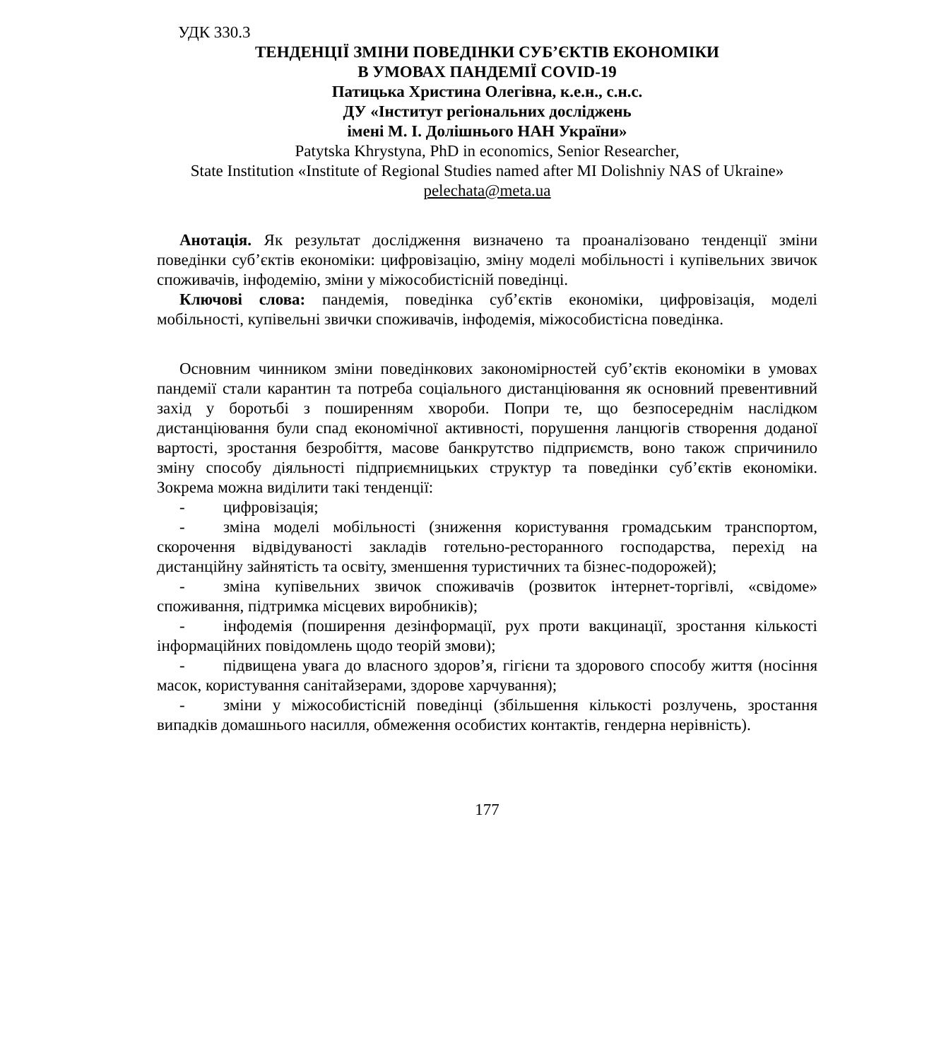УДК 330.3
ТЕНДЕНЦІЇ ЗМІНИ ПОВЕДІНКИ СУБ’ЄКТІВ ЕКОНОМІКИ
В УМОВАХ ПАНДЕМІЇ COVID-19
Патицька Христина Олегівна, к.е.н., с.н.с.
ДУ «Інститут регіональних досліджень
імені М. І. Долішнього НАН України»
Patytska Khrystyna, PhD in economics, Senior Researcher,
State Institution «Institute of Regional Studies named after MI Dolishniy NAS of Ukraine»
pelechata@meta.ua
Анотація. Як результат дослідження визначено та проаналізовано тенденції зміни поведінки суб’єктів економіки: цифровізацію, зміну моделі мобільності і купівельних звичок споживачів, інфодемію, зміни у міжособистісній поведінці.
Ключові слова: пандемія, поведінка суб’єктів економіки, цифровізація, моделі мобільності, купівельні звички споживачів, інфодемія, міжособистісна поведінка.
Основним чинником зміни поведінкових закономірностей суб’єктів економіки в умовах пандемії стали карантин та потреба соціального дистанціювання як основний превентивний захід у боротьбі з поширенням хвороби. Попри те, що безпосереднім наслідком дистанціювання були спад економічної активності, порушення ланцюгів створення доданої вартості, зростання безробіття, масове банкрутство підприємств, воно також спричинило зміну способу діяльності підприємницьких структур та поведінки суб’єктів економіки. Зокрема можна виділити такі тенденції:
- цифровізація;
- зміна моделі мобільності (зниження користування громадським транспортом, скорочення відвідуваності закладів готельно-ресторанного господарства, перехід на дистанційну зайнятість та освіту, зменшення туристичних та бізнес-подорожей);
- зміна купівельних звичок споживачів (розвиток інтернет-торгівлі, «свідоме» споживання, підтримка місцевих виробників);
- інфодемія (поширення дезінформації, рух проти вакцинації, зростання кількості інформаційних повідомлень щодо теорій змови);
- підвищена увага до власного здоров’я, гігієни та здорового способу життя (носіння масок, користування санітайзерами, здорове харчування);
- зміни у міжособистісній поведінці (збільшення кількості розлучень, зростання випадків домашнього насилля, обмеження особистих контактів, гендерна нерівність).
177